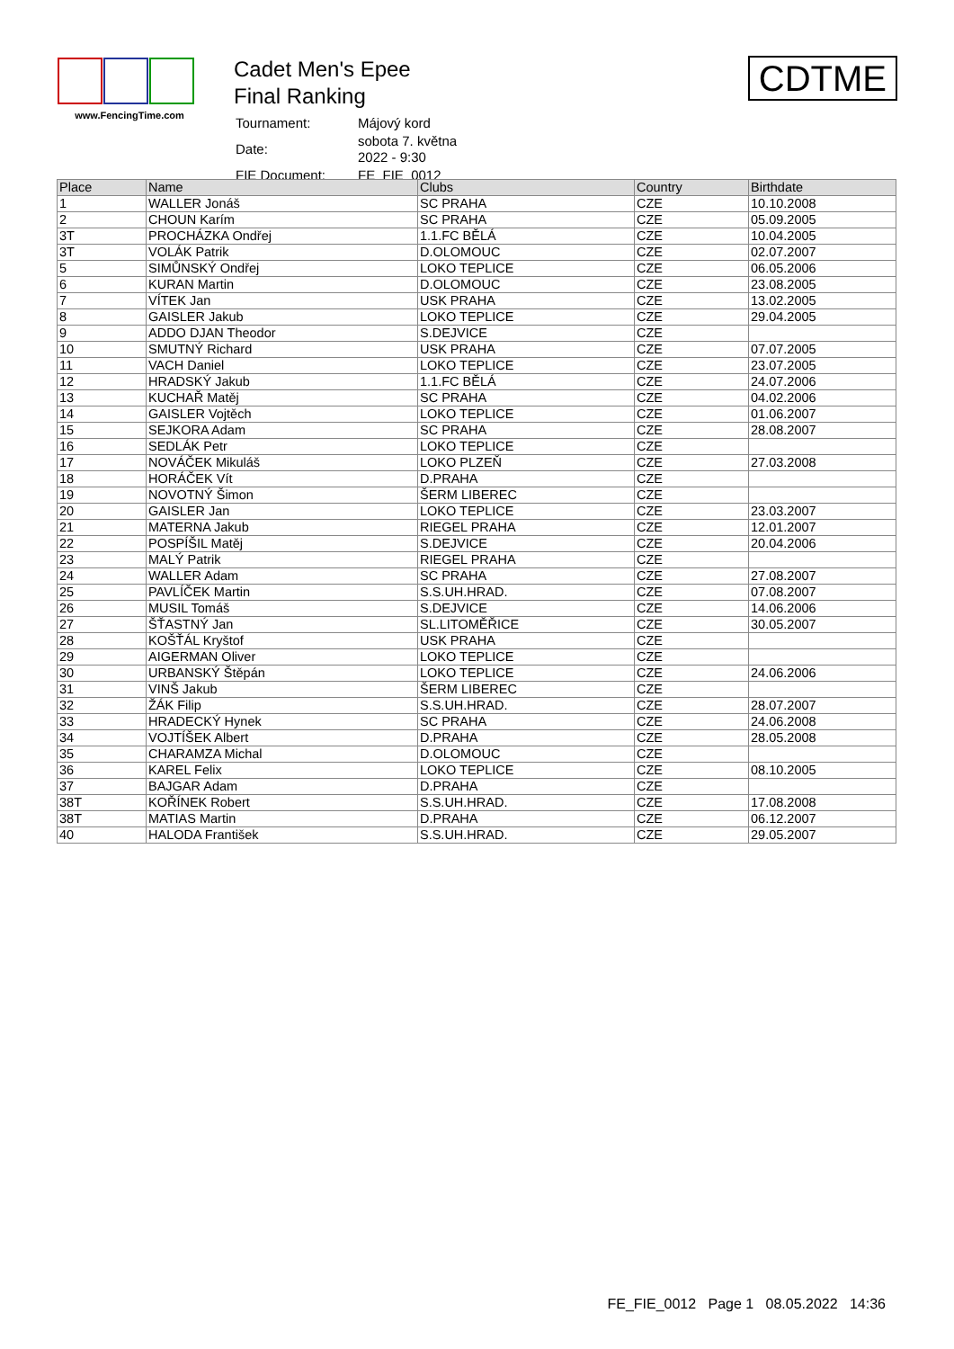www.FencingTime.com
Cadet Men's Epee
Final Ranking
| Tournament: | Májový kord |
| Date: | sobota 7. května 2022 - 9:30 |
| FIE Document: | FE_FIE_0012 |
CDTME
| Place | Name | Clubs | Country | Birthdate |
| --- | --- | --- | --- | --- |
| 1 | WALLER Jonáš | SC PRAHA | CZE | 10.10.2008 |
| 2 | CHOUN Karím | SC PRAHA | CZE | 05.09.2005 |
| 3T | PROCHÁZKA Ondřej | 1.1.FC BĚLÁ | CZE | 10.04.2005 |
| 3T | VOLÁK Patrik | D.OLOMOUC | CZE | 02.07.2007 |
| 5 | SIMŮNSKÝ Ondřej | LOKO TEPLICE | CZE | 06.05.2006 |
| 6 | KURAN Martin | D.OLOMOUC | CZE | 23.08.2005 |
| 7 | VÍTEK Jan | USK PRAHA | CZE | 13.02.2005 |
| 8 | GAISLER Jakub | LOKO TEPLICE | CZE | 29.04.2005 |
| 9 | ADDO DJAN Theodor | S.DEJVICE | CZE | |
| 10 | SMUTNÝ Richard | USK PRAHA | CZE | 07.07.2005 |
| 11 | VACH Daniel | LOKO TEPLICE | CZE | 23.07.2005 |
| 12 | HRADSKÝ Jakub | 1.1.FC BĚLÁ | CZE | 24.07.2006 |
| 13 | KUCHAŘ Matěj | SC PRAHA | CZE | 04.02.2006 |
| 14 | GAISLER Vojtěch | LOKO TEPLICE | CZE | 01.06.2007 |
| 15 | SEJKORA Adam | SC PRAHA | CZE | 28.08.2007 |
| 16 | SEDLÁK Petr | LOKO TEPLICE | CZE | |
| 17 | NOVÁČEK Mikuláš | LOKO PLZEŇ | CZE | 27.03.2008 |
| 18 | HORÁČEK Vít | D.PRAHA | CZE | |
| 19 | NOVOTNÝ Šimon | ŠERM LIBEREC | CZE | |
| 20 | GAISLER Jan | LOKO TEPLICE | CZE | 23.03.2007 |
| 21 | MATERNA Jakub | RIEGEL PRAHA | CZE | 12.01.2007 |
| 22 | POSPÍŠIL Matěj | S.DEJVICE | CZE | 20.04.2006 |
| 23 | MALÝ Patrik | RIEGEL PRAHA | CZE | |
| 24 | WALLER Adam | SC PRAHA | CZE | 27.08.2007 |
| 25 | PAVLÍČEK Martin | S.S.UH.HRAD. | CZE | 07.08.2007 |
| 26 | MUSIL Tomáš | S.DEJVICE | CZE | 14.06.2006 |
| 27 | ŠŤASTNÝ Jan | SL.LITOMĚŘICE | CZE | 30.05.2007 |
| 28 | KOŠŤÁL Kryštof | USK PRAHA | CZE | |
| 29 | AIGERMAN Oliver | LOKO TEPLICE | CZE | |
| 30 | URBANSKÝ Štěpán | LOKO TEPLICE | CZE | 24.06.2006 |
| 31 | VINŠ Jakub | ŠERM LIBEREC | CZE | |
| 32 | ŽÁK Filip | S.S.UH.HRAD. | CZE | 28.07.2007 |
| 33 | HRADECKÝ Hynek | SC PRAHA | CZE | 24.06.2008 |
| 34 | VOJTÍŠEK Albert | D.PRAHA | CZE | 28.05.2008 |
| 35 | CHARAMZA Michal | D.OLOMOUC | CZE | |
| 36 | KAREL Felix | LOKO TEPLICE | CZE | 08.10.2005 |
| 37 | BAJGAR Adam | D.PRAHA | CZE | |
| 38T | KOŘÍNEK Robert | S.S.UH.HRAD. | CZE | 17.08.2008 |
| 38T | MATIAS Martin | D.PRAHA | CZE | 06.12.2007 |
| 40 | HALODA František | S.S.UH.HRAD. | CZE | 29.05.2007 |
FE_FIE_0012 Page 1 08.05.2022 14:36